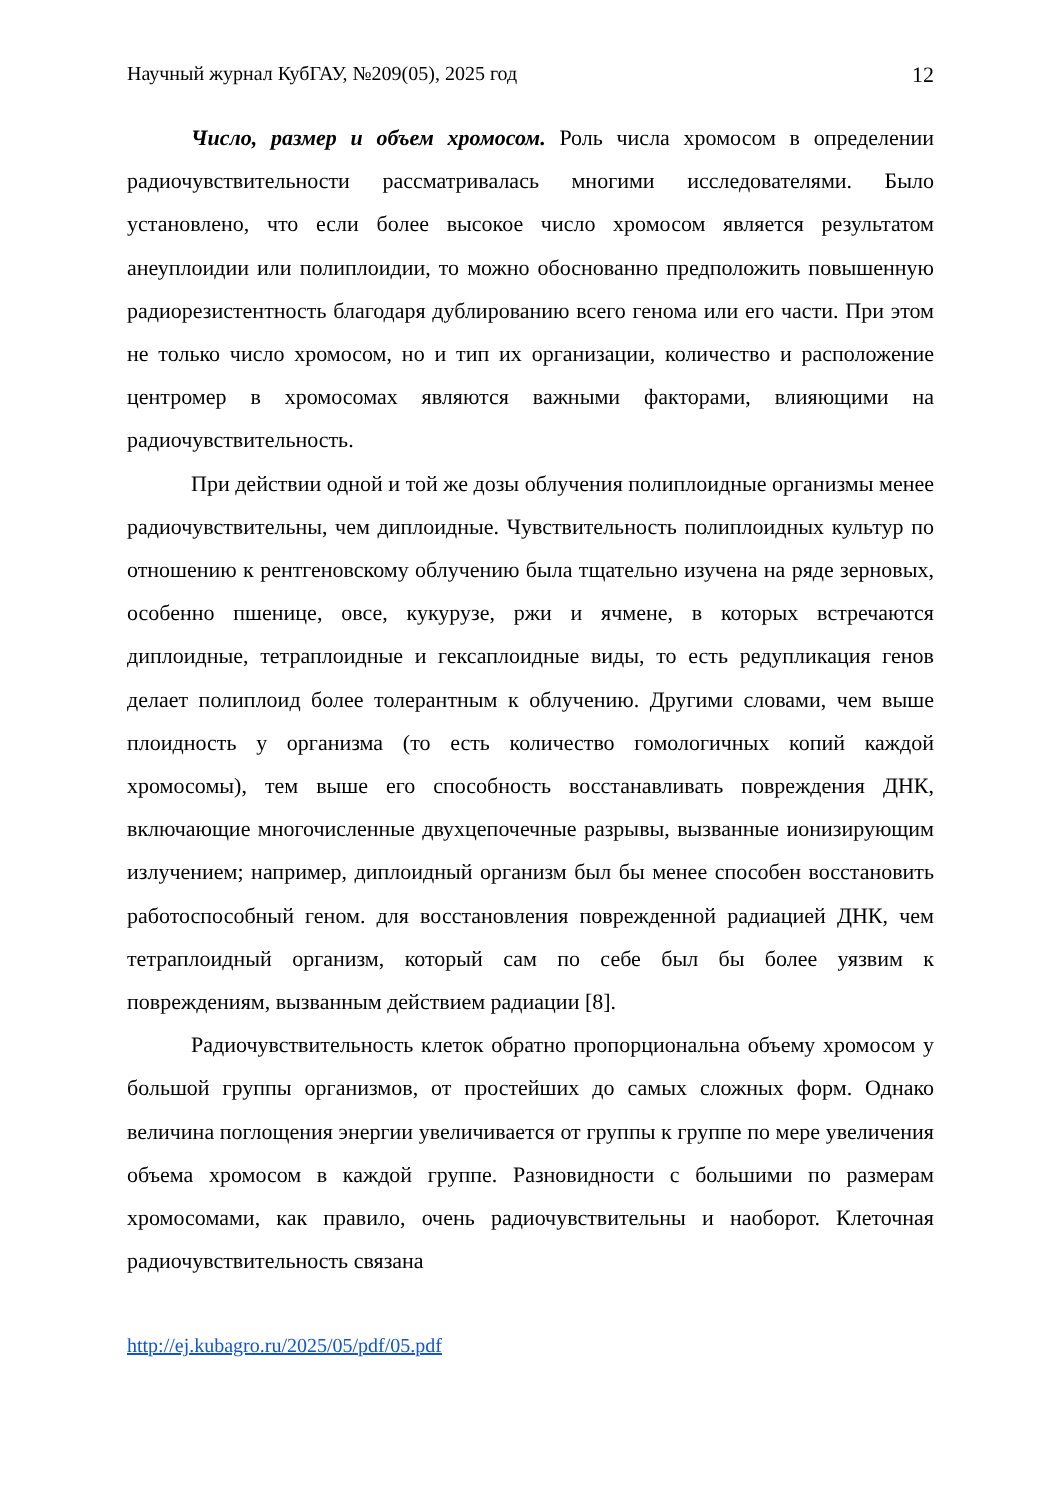Научный журнал КубГАУ, №209(05), 2025 год 12
Число, размер и объем хромосом. Роль числа хромосом в определении радиочувствительности рассматривалась многими исследователями. Было установлено, что если более высокое число хромосом является результатом анеуплоидии или полиплоидии, то можно обоснованно предположить повышенную радиорезистентность благодаря дублированию всего генома или его части. При этом не только число хромосом, но и тип их организации, количество и расположение центромер в хромосомах являются важными факторами, влияющими на радиочувствительность.
При действии одной и той же дозы облучения полиплоидные организмы менее радиочувствительны, чем диплоидные. Чувствительность полиплоидных культур по отношению к рентгеновскому облучению была тщательно изучена на ряде зерновых, особенно пшенице, овсе, кукурузе, ржи и ячмене, в которых встречаются диплоидные, тетраплоидные и гексаплоидные виды, то есть редупликация генов делает полиплоид более толерантным к облучению. Другими словами, чем выше плоидность у организма (то есть количество гомологичных копий каждой хромосомы), тем выше его способность восстанавливать повреждения ДНК, включающие многочисленные двухцепочечные разрывы, вызванные ионизирующим излучением; например, диплоидный организм был бы менее способен восстановить работоспособный геном. для восстановления поврежденной радиацией ДНК, чем тетраплоидный организм, который сам по себе был бы более уязвим к повреждениям, вызванным действием радиации [8].
Радиочувствительность клеток обратно пропорциональна объему хромосом у большой группы организмов, от простейших до самых сложных форм. Однако величина поглощения энергии увеличивается от группы к группе по мере увеличения объема хромосом в каждой группе. Разновидности с большими по размерам хромосомами, как правило, очень радиочувствительны и наоборот. Клеточная радиочувствительность связана
http://ej.kubagro.ru/2025/05/pdf/05.pdf